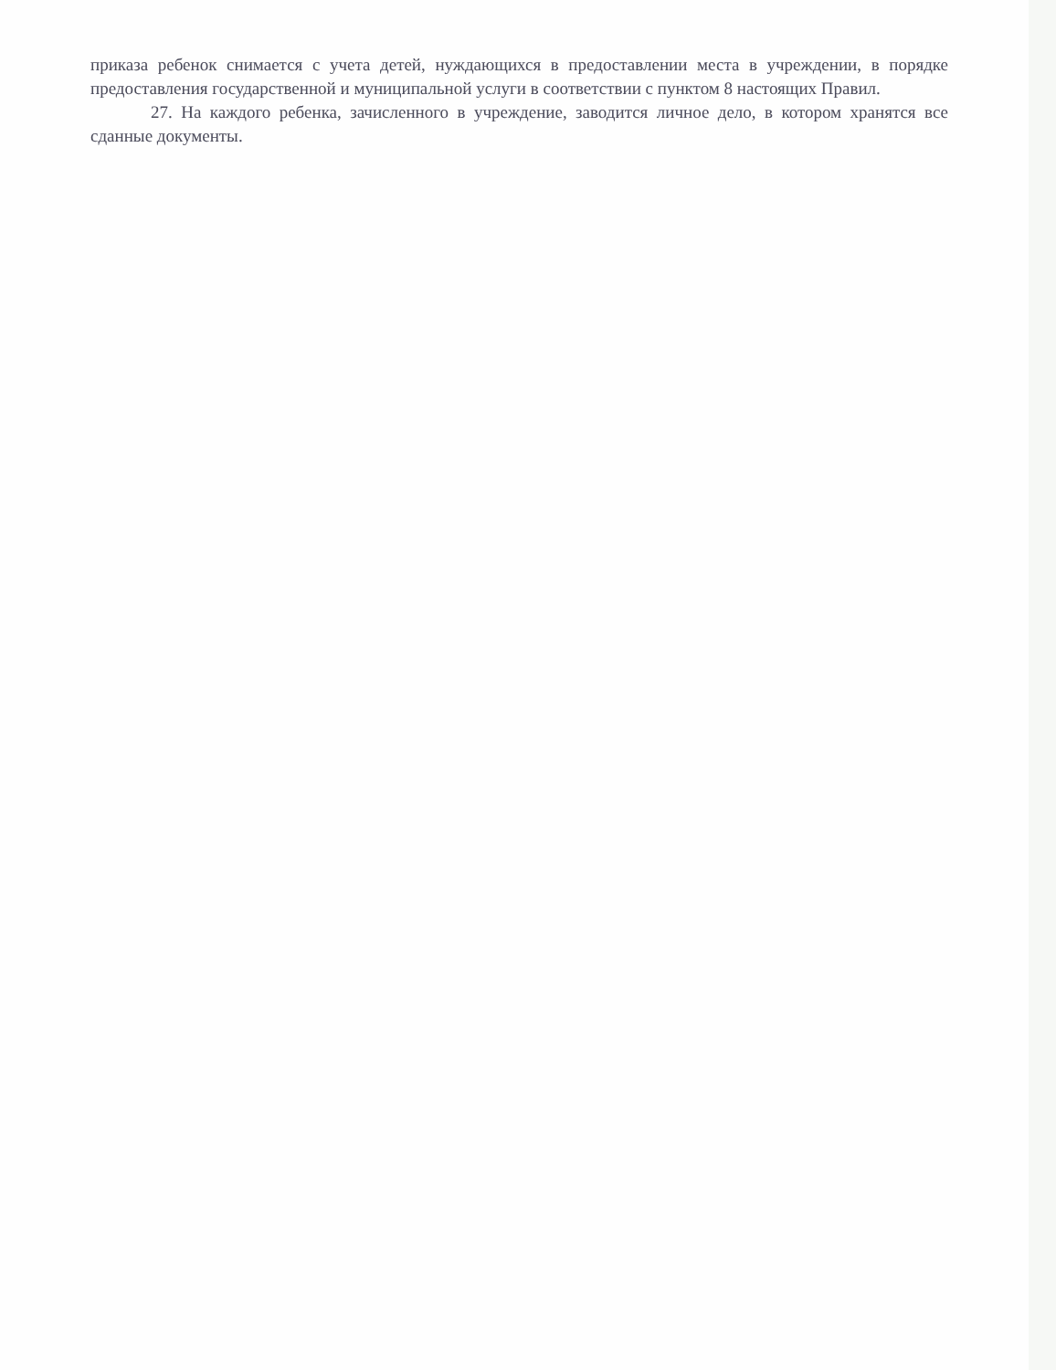приказа ребенок снимается с учета детей, нуждающихся в предоставлении места в учреждении, в порядке предоставления государственной и муниципальной услуги в соответствии с пунктом 8 настоящих Правил.
27. На каждого ребенка, зачисленного в учреждение, заводится личное дело, в котором хранятся все сданные документы.